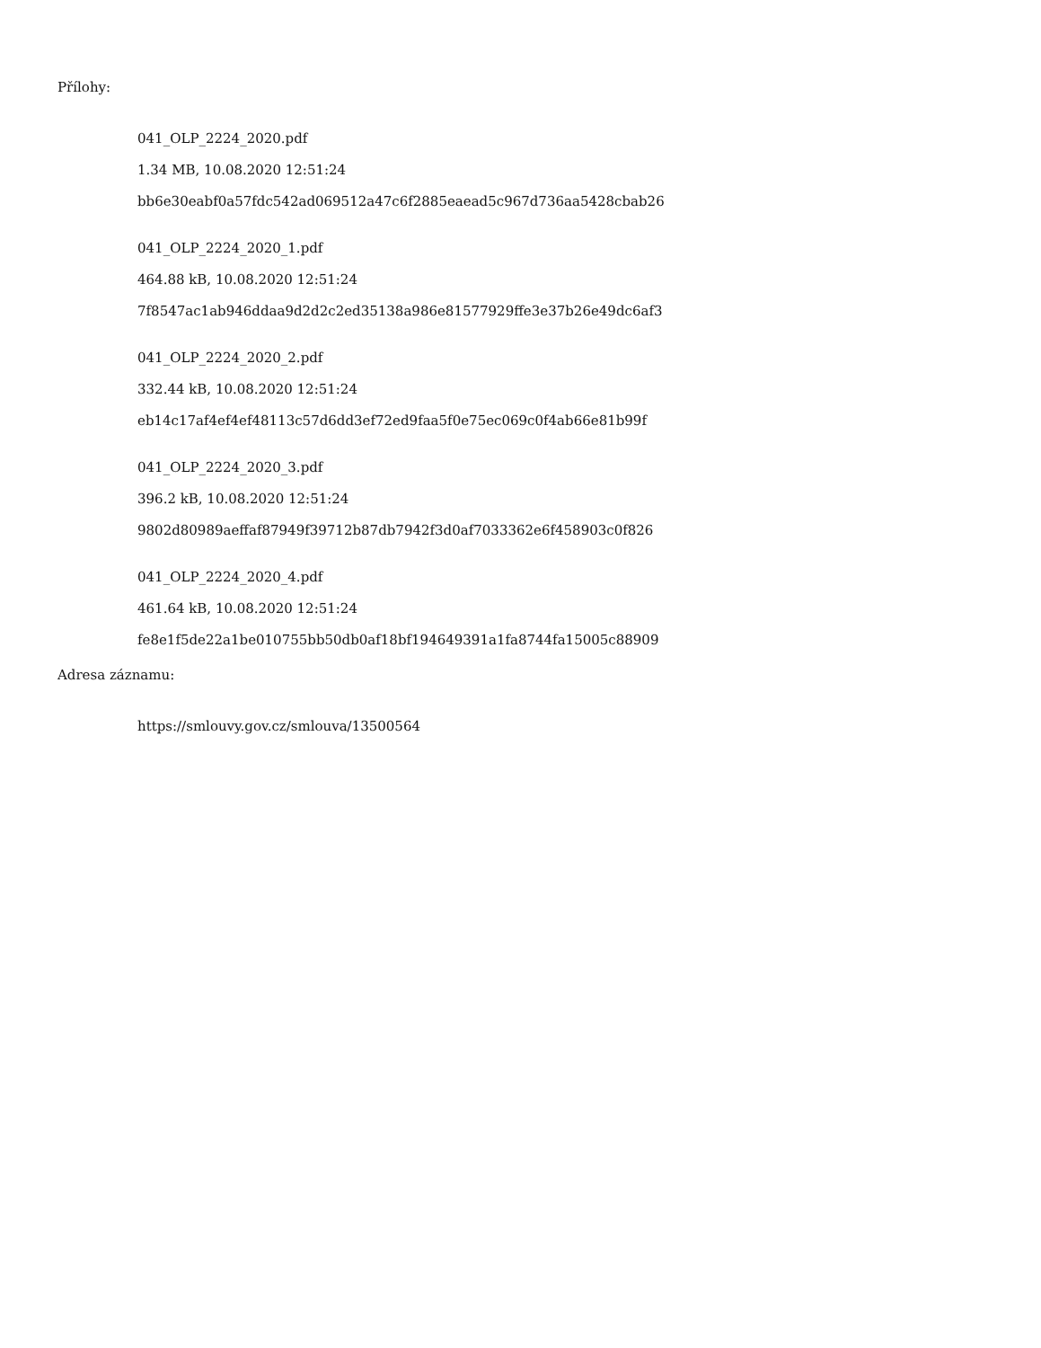Přílohy:
041_OLP_2224_2020.pdf
1.34 MB, 10.08.2020 12:51:24
bb6e30eabf0a57fdc542ad069512a47c6f2885eaead5c967d736aa5428cbab26
041_OLP_2224_2020_1.pdf
464.88 kB, 10.08.2020 12:51:24
7f8547ac1ab946ddaa9d2d2c2ed35138a986e81577929ffe3e37b26e49dc6af3
041_OLP_2224_2020_2.pdf
332.44 kB, 10.08.2020 12:51:24
eb14c17af4ef4ef48113c57d6dd3ef72ed9faa5f0e75ec069c0f4ab66e81b99f
041_OLP_2224_2020_3.pdf
396.2 kB, 10.08.2020 12:51:24
9802d80989aeffaf87949f39712b87db7942f3d0af7033362e6f458903c0f826
041_OLP_2224_2020_4.pdf
461.64 kB, 10.08.2020 12:51:24
fe8e1f5de22a1be010755bb50db0af18bf194649391a1fa8744fa15005c88909
Adresa záznamu:
https://smlouvy.gov.cz/smlouva/13500564